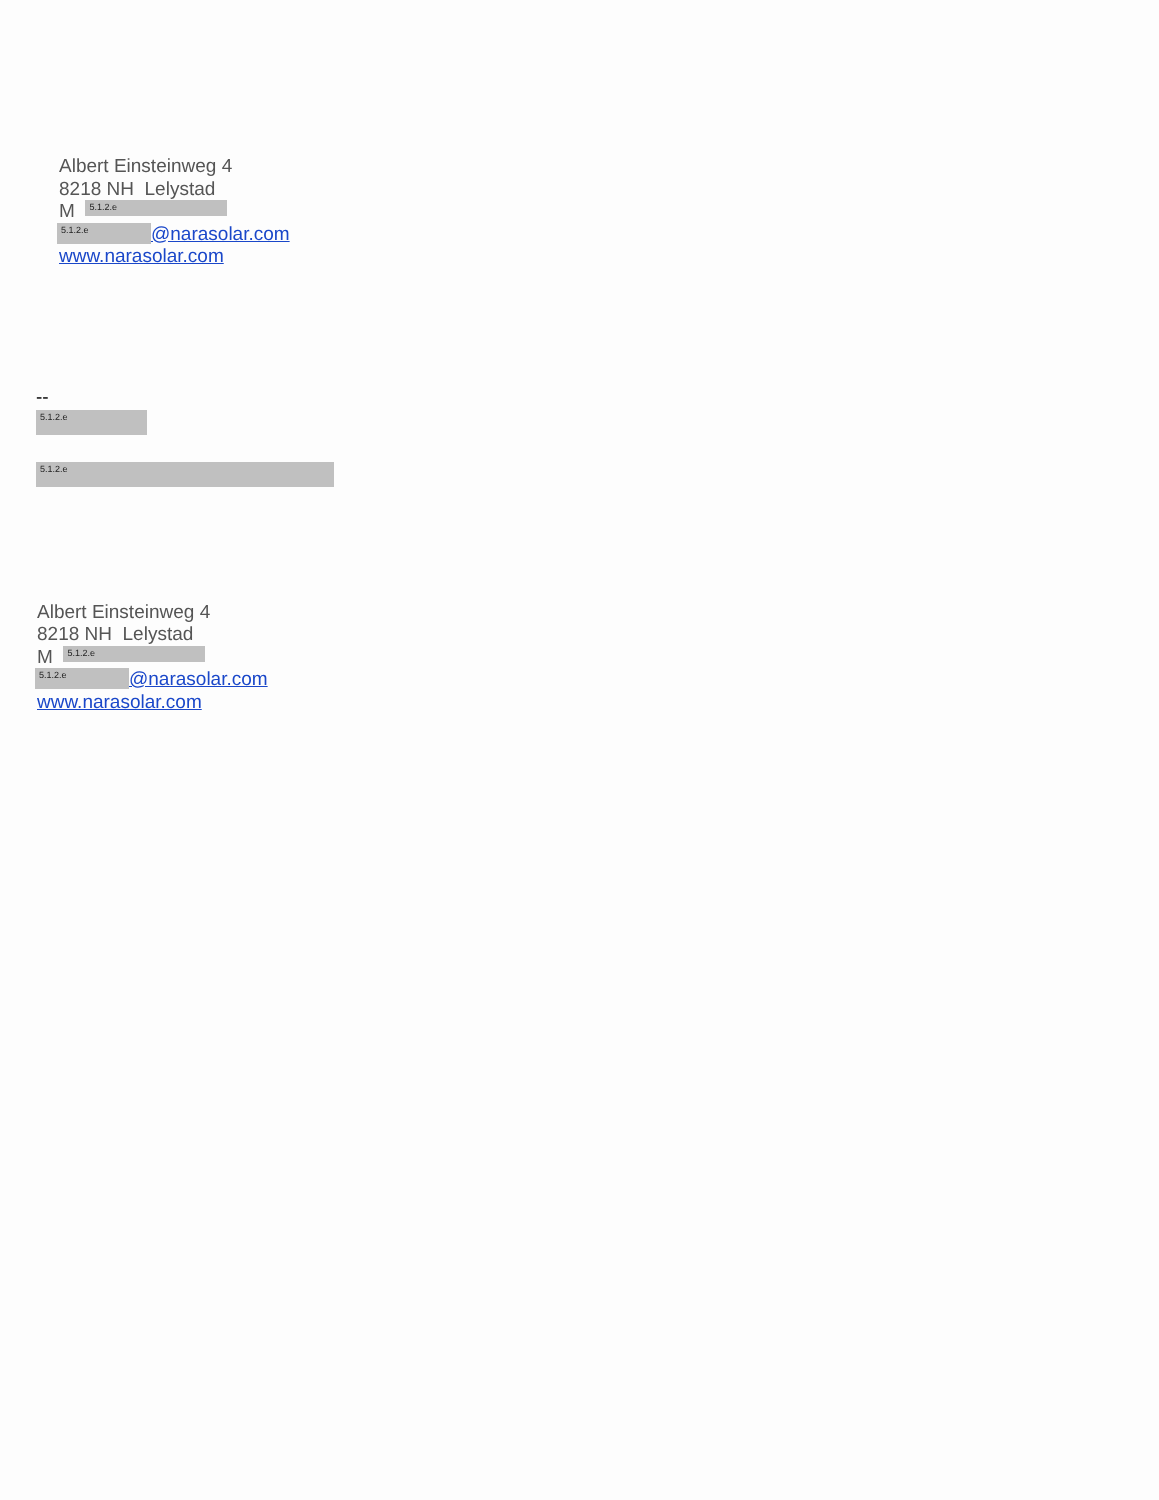Albert Einsteinweg 4
8218 NH Lelystad
M 5.1.2.e
5.1.2.e @narasolar.com
www.narasolar.com
--
5.1.2.e
5.1.2.e
Albert Einsteinweg 4
8218 NH Lelystad
M 5.1.2.e
5.1.2.e @narasolar.com
www.narasolar.com